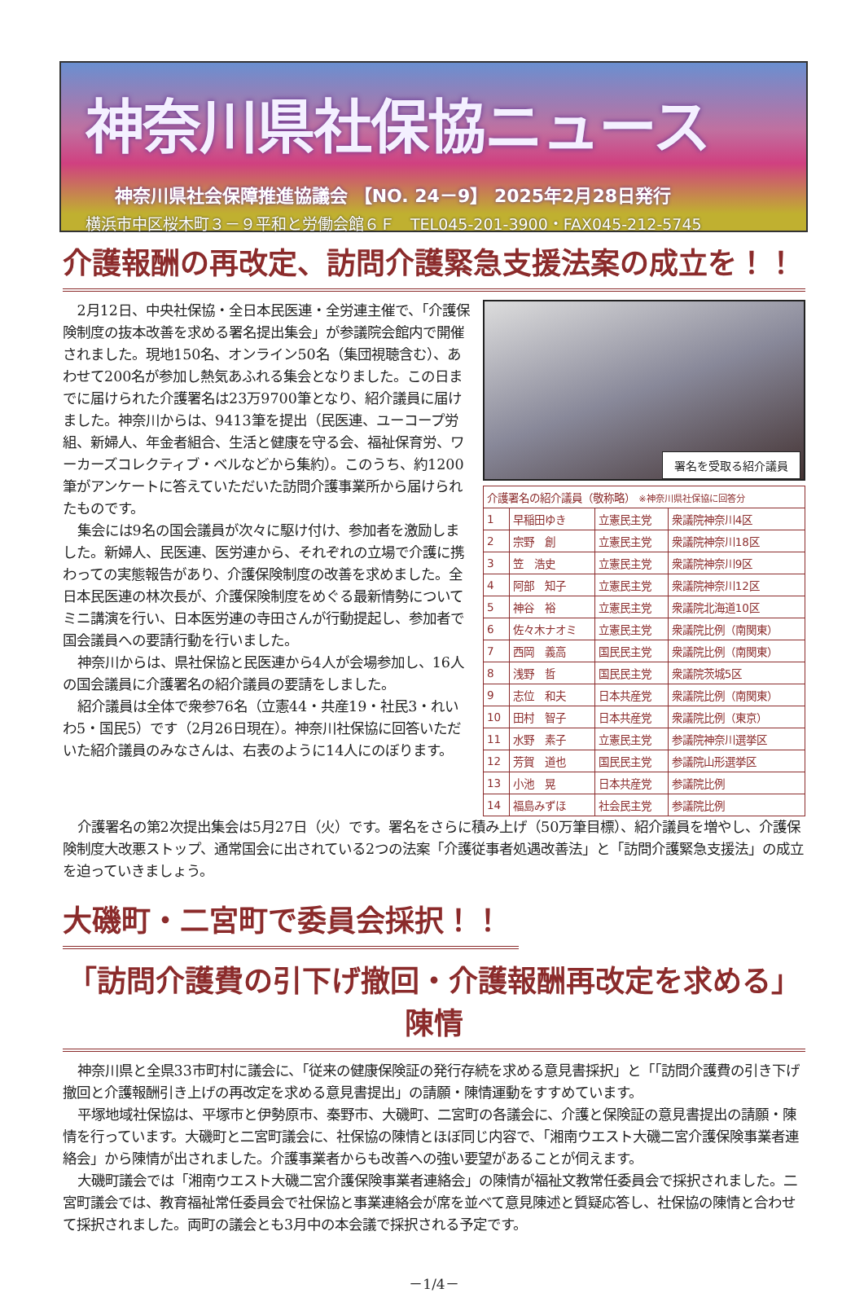神奈川県社保協ニュース
神奈川県社会保障推進協議会 【NO. 24－9】 2025年2月28日発行
横浜市中区桜木町３－９平和と労働会館６Ｆ　TEL045-201-3900・FAX045-212-5745
介護報酬の再改定、訪問介護緊急支援法案の成立を！！
2月12日、中央社保協・全日本民医連・全労連主催で、「介護保険制度の抜本改善を求める署名提出集会」が参議院会館内で開催されました。現地150名、オンライン50名（集団視聴含む）、あわせて200名が参加し熱気あふれる集会となりました。この日までに届けられた介護署名は23万9700筆となり、紹介議員に届けました。神奈川からは、9413筆を提出（民医連、ユーコープ労組、新婦人、年金者組合、生活と健康を守る会、福祉保育労、ワーカーズコレクティブ・ベルなどから集約）。このうち、約1200筆がアンケートに答えていただいた訪問介護事業所から届けられたものです。
集会には9名の国会議員が次々に駆け付け、参加者を激励しました。新婦人、民医連、医労連から、それぞれの立場で介護に携わっての実態報告があり、介護保険制度の改善を求めました。全日本民医連の林次長が、介護保険制度をめぐる最新情勢についてミニ講演を行い、日本医労連の寺田さんが行動提起し、参加者で国会議員への要請行動を行いました。
神奈川からは、県社保協と民医連から4人が会場参加し、16人の国会議員に介護署名の紹介議員の要請をしました。
紹介議員は全体で衆参76名（立憲44・共産19・社民3・れいわ5・国民5）です（2月26日現在）。神奈川社保協に回答いただいた紹介議員のみなさんは、右表のように14人にのぼります。
署名を受取る紹介議員
| 介護署名の紹介議員（敬称略） ※神奈川県社保協に回答分 | | | |
| --- | --- | --- | --- |
| 1 | 早稲田ゆき | 立憲民主党 | 衆議院神奈川4区 |
| 2 | 宗野 創 | 立憲民主党 | 衆議院神奈川18区 |
| 3 | 笠 浩史 | 立憲民主党 | 衆議院神奈川9区 |
| 4 | 阿部 知子 | 立憲民主党 | 衆議院神奈川12区 |
| 5 | 神谷 裕 | 立憲民主党 | 衆議院北海道10区 |
| 6 | 佐々木ナオミ | 立憲民主党 | 衆議院比例（南関東） |
| 7 | 西岡 義高 | 国民民主党 | 衆議院比例（南関東） |
| 8 | 浅野 哲 | 国民民主党 | 衆議院茨城5区 |
| 9 | 志位 和夫 | 日本共産党 | 衆議院比例（南関東） |
| 10 | 田村 智子 | 日本共産党 | 衆議院比例（東京） |
| 11 | 水野 素子 | 立憲民主党 | 参議院神奈川選挙区 |
| 12 | 芳賀 道也 | 国民民主党 | 参議院山形選挙区 |
| 13 | 小池 晃 | 日本共産党 | 参議院比例 |
| 14 | 福島みずほ | 社会民主党 | 参議院比例 |
介護署名の第2次提出集会は5月27日（火）です。署名をさらに積み上げ（50万筆目標）、紹介議員を増やし、介護保険制度大改悪ストップ、通常国会に出されている2つの法案「介護従事者処遇改善法」と「訪問介護緊急支援法」の成立を迫っていきましょう。
大磯町・二宮町で委員会採択！！
「訪問介護費の引下げ撤回・介護報酬再改定を求める」陳情
神奈川県と全県33市町村に議会に、「従来の健康保険証の発行存続を求める意見書採択」と「「訪問介護費の引き下げ撤回と介護報酬引き上げの再改定を求める意見書提出」の請願・陳情運動をすすめています。
平塚地域社保協は、平塚市と伊勢原市、秦野市、大磯町、二宮町の各議会に、介護と保険証の意見書提出の請願・陳情を行っています。大磯町と二宮町議会に、社保協の陳情とほぼ同じ内容で、「湘南ウエスト大磯二宮介護保険事業者連絡会」から陳情が出されました。介護事業者からも改善への強い要望があることが伺えます。
大磯町議会では「湘南ウエスト大磯二宮介護保険事業者連絡会」の陳情が福祉文教常任委員会で採択されました。二宮町議会では、教育福祉常任委員会で社保協と事業連絡会が席を並べて意見陳述と質疑応答し、社保協の陳情と合わせて採択されました。両町の議会とも3月中の本会議で採択される予定です。
－1/4－